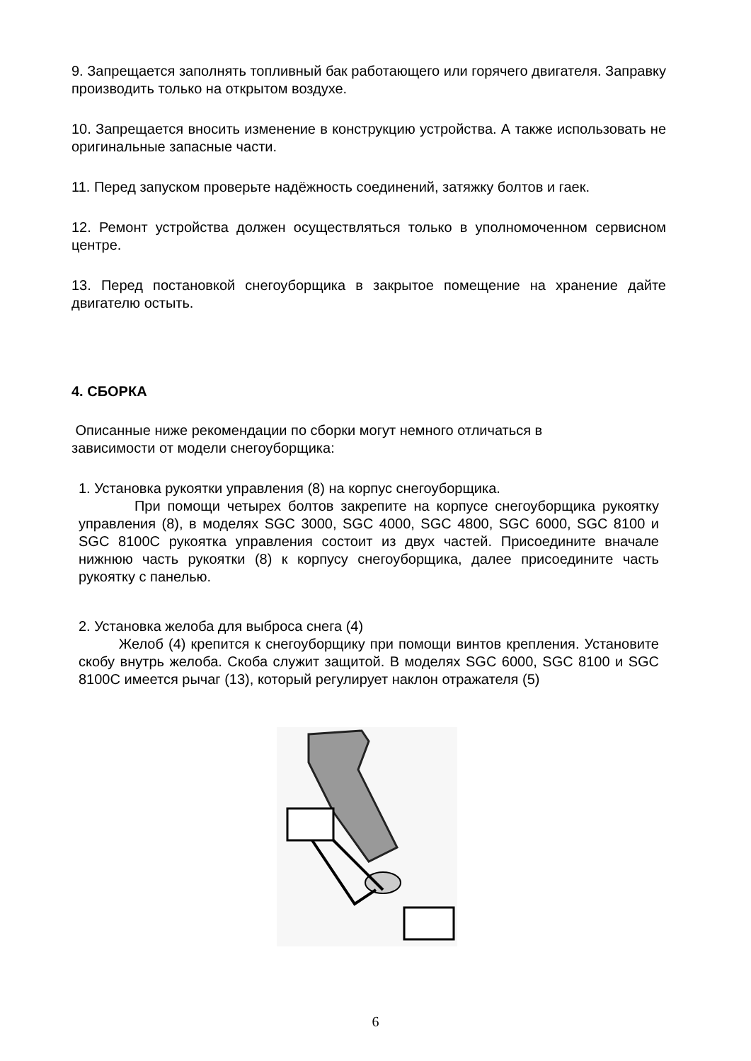9. Запрещается заполнять топливный бак работающего или горячего двигателя. Заправку производить только на открытом воздухе.
10. Запрещается вносить изменение в конструкцию устройства. А также использовать не оригинальные запасные части.
11. Перед запуском проверьте надёжность соединений, затяжку болтов и гаек.
12. Ремонт устройства должен осуществляться только в уполномоченном сервисном центре.
13. Перед постановкой снегоуборщика в закрытое помещение на хранение дайте двигателю остыть.
4. СБОРКА
Описанные ниже рекомендации по сборки могут немного отличаться в
зависимости от модели снегоуборщика:
1. Установка рукоятки управления (8) на корпус снегоуборщика.
При помощи четырех болтов закрепите на корпусе снегоуборщика рукоятку управления (8), в моделях SGC 3000, SGC 4000, SGC 4800, SGC 6000, SGC 8100 и SGC 8100C рукоятка управления состоит из двух частей. Присоедините вначале нижнюю часть рукоятки (8) к корпусу снегоуборщика, далее присоедините часть рукоятку с панелью.
2. Установка желоба для выброса снега (4)
Желоб (4) крепится к снегоуборщику при помощи винтов крепления. Установите скобу внутрь желоба. Скоба служит защитой. В моделях SGC 6000, SGC 8100 и SGC 8100C имеется рычаг (13), который регулирует наклон отражателя (5)
6